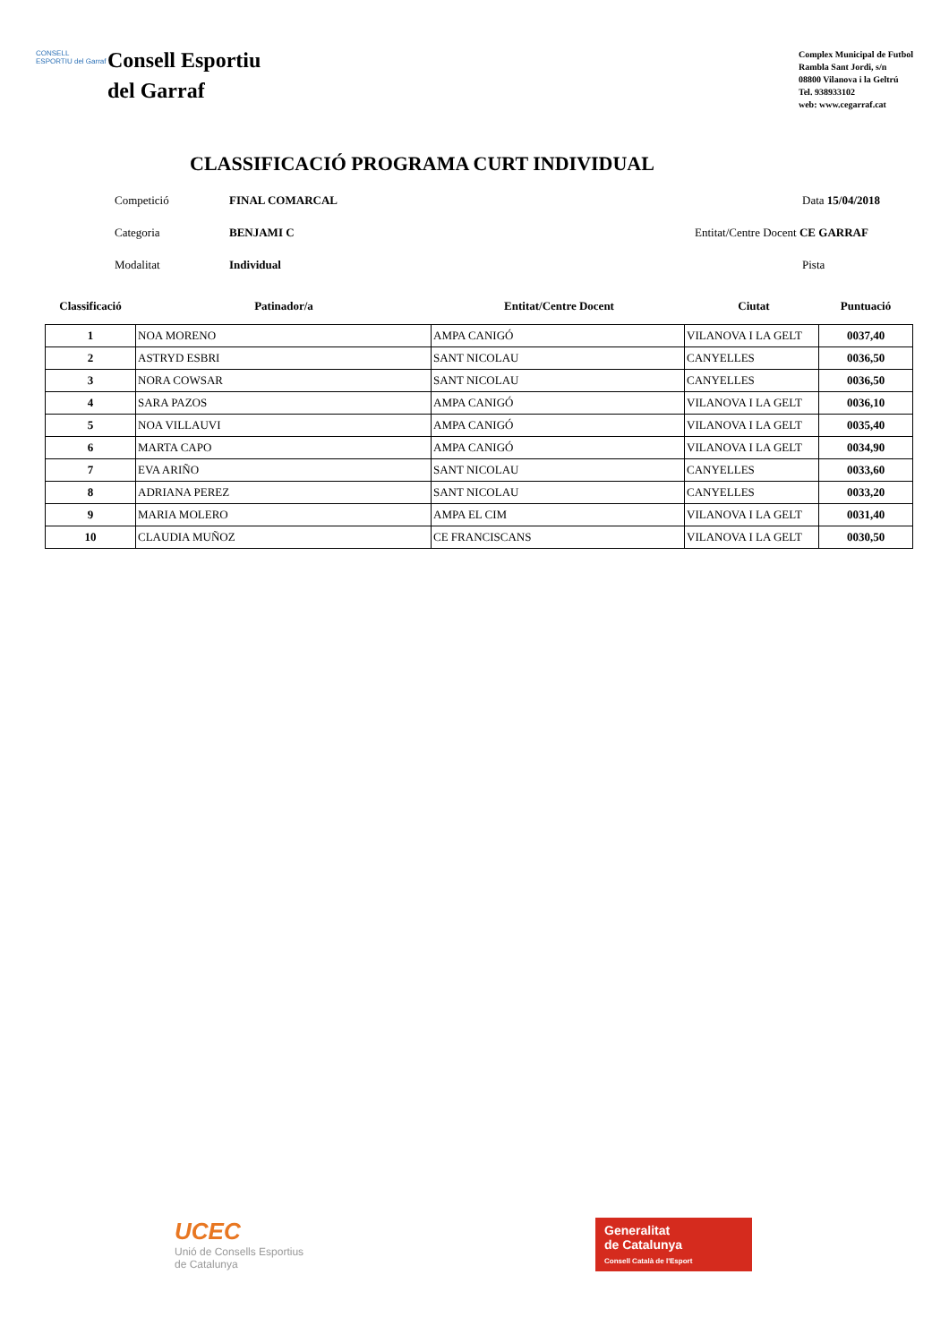CONSELL ESPORTIU del Garraf
Consell Esportiu
del Garraf
Complex Municipal de Futbol
Rambla Sant Jordi, s/n
08800 Vilanova i la Geltrú
Tel. 938933102
web: www.cegarraf.cat
CLASSIFICACIÓ PROGRAMA CURT INDIVIDUAL
Competició
FINAL COMARCAL
Data 15/04/2018
Categoria
BENJAMI C
Entitat/Centre Docent CE GARRAF
Modalitat
Individual
Pista
Classificació
Patinador/a
Entitat/Centre Docent
Ciutat
Puntuació
| 1 | NOA MORENO | AMPA CANIGÓ | VILANOVA I LA GELT | 0037,40 |
| 2 | ASTRYD ESBRI | SANT NICOLAU | CANYELLES | 0036,50 |
| 3 | NORA COWSAR | SANT NICOLAU | CANYELLES | 0036,50 |
| 4 | SARA PAZOS | AMPA CANIGÓ | VILANOVA I LA GELT | 0036,10 |
| 5 | NOA VILLAUVI | AMPA CANIGÓ | VILANOVA I LA GELT | 0035,40 |
| 6 | MARTA CAPO | AMPA CANIGÓ | VILANOVA I LA GELT | 0034,90 |
| 7 | EVA ARIÑO | SANT NICOLAU | CANYELLES | 0033,60 |
| 8 | ADRIANA PEREZ | SANT NICOLAU | CANYELLES | 0033,20 |
| 9 | MARIA MOLERO | AMPA EL CIM | VILANOVA I LA GELT | 0031,40 |
| 10 | CLAUDIA MUÑOZ | CE FRANCISCANS | VILANOVA I LA GELT | 0030,50 |
UCEC
Unió de Consells Esportius
de Catalunya
Generalitat
de Catalunya
Consell Català de l'Esport